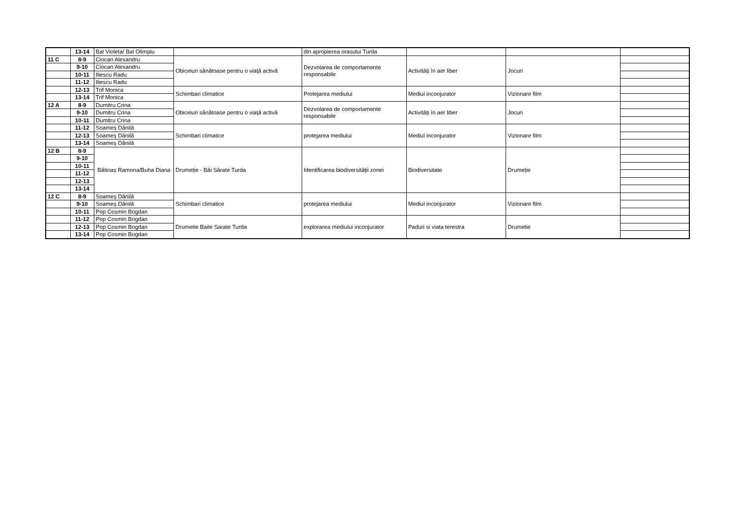| | 13-14 | Bal Violeta/ Bal Olimpiu | | din apropierea orasului Turda | | | |
| 11 C | 8-9 | Ciocan Alexandru | Obiceiuri sănătoase pentru o viață activă | Dezvolarea de comportamente responsabile | Activități în aer liber | Jocuri | |
| | 9-10 | Ciocan Alexandru | | | | | |
| | 10-11 | Iliescu Radu | | | | | |
| | 11-12 | Iliescu Radu | | | | | |
| | 12-13 | Trif Monica | Schimbari climatice | Protejarea mediului | Mediul inconjurator | Vizionare film | |
| | 13-14 | Trif Monica | | | | | |
| 12 A | 8-9 | Dumitru Crina | Obiceiuri sănătoase pentru o viață activă | Dezvolarea de comportamente responsabile | Activități în aer liber | Jocuri | |
| | 9-10 | Dumitru Crina | | | | | |
| | 10-11 | Dumitru Crina | | | | | |
| | 11-12 | Soameș Dănilă | Schimbari climatice | protejarea mediului | Mediul inconjurator | Vizionare film | |
| | 12-13 | Soameș Dănilă | | | | | |
| | 13-14 | Soameș Dănilă | | | | | |
| 12 B | 8-9 | Bătinaș Ramona/Buha Diana | Drumeție - Băi Sărate Turda | Identificarea biodiversității zonei | Biodiversitate | Drumeție | |
| | 9-10 | | | | | | |
| | 10-11 | | | | | | |
| | 11-12 | | | | | | |
| | 12-13 | | | | | | |
| | 13-14 | | | | | | |
| 12 C | 8-9 | Soameș Dănilă | Schimbari climatice | protejarea mediului | Mediul inconjurator | Vizionare film | |
| | 9-10 | Soameș Dănilă | | | | | |
| | 10-11 | Pop Cosmin Bogdan | | | | | |
| | 11-12 | Pop Cosmin Bogdan | Drumetie Baile Sarate Turda | explorarea mediului inconjurator | Paduri si viata terestra | Drumetie | |
| | 12-13 | Pop Cosmin Bogdan | | | | | |
| | 13-14 | Pop Cosmin Bogdan | | | | | |